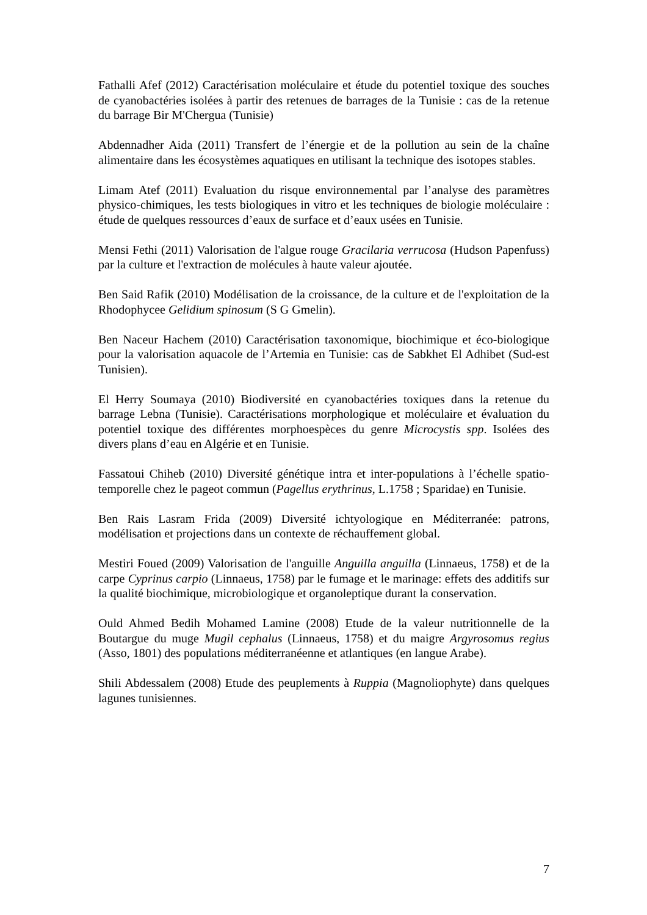Fathalli Afef (2012) Caractérisation moléculaire et étude du potentiel toxique des souches de cyanobactéries isolées à partir des retenues de barrages de la Tunisie : cas de la retenue du barrage Bir M'Chergua (Tunisie)
Abdennadher Aida (2011) Transfert de l’énergie et de la pollution au sein de la chaîne alimentaire dans les écosystèmes aquatiques en utilisant la technique des isotopes stables.
Limam Atef (2011) Evaluation du risque environnemental par l’analyse des paramètres physico-chimiques, les tests biologiques in vitro et les techniques de biologie moléculaire : étude de quelques ressources d’eaux de surface et d’eaux usées en Tunisie.
Mensi Fethi (2011) Valorisation de l'algue rouge Gracilaria verrucosa (Hudson Papenfuss) par la culture et l'extraction de molécules à haute valeur ajoutée.
Ben Said Rafik (2010) Modélisation de la croissance, de la culture et de l'exploitation de la Rhodophycee Gelidium spinosum (S G Gmelin).
Ben Naceur Hachem (2010) Caractérisation taxonomique, biochimique et éco-biologique pour la valorisation aquacole de l’Artemia en Tunisie: cas de Sabkhet El Adhibet (Sud-est Tunisien).
El Herry Soumaya (2010) Biodiversité en cyanobactéries toxiques dans la retenue du barrage Lebna (Tunisie). Caractérisations morphologique et moléculaire et évaluation du potentiel toxique des différentes morphoespèces du genre Microcystis spp. Isolées des divers plans d’eau en Algérie et en Tunisie.
Fassatoui Chiheb (2010) Diversité génétique intra et inter-populations à l’échelle spatio-temporelle chez le pageot commun (Pagellus erythrinus, L.1758 ; Sparidae) en Tunisie.
Ben Rais Lasram Frida (2009) Diversité ichtyologique en Méditerranée: patrons, modélisation et projections dans un contexte de réchauffement global.
Mestiri Foued (2009) Valorisation de l'anguille Anguilla anguilla (Linnaeus, 1758) et de la carpe Cyprinus carpio (Linnaeus, 1758) par le fumage et le marinage: effets des additifs sur la qualité biochimique, microbiologique et organoleptique durant la conservation.
Ould Ahmed Bedih Mohamed Lamine (2008) Etude de la valeur nutritionnelle de la Boutargue du muge Mugil cephalus (Linnaeus, 1758) et du maigre Argyrosomus regius (Asso, 1801) des populations méditerranéenne et atlantiques (en langue Arabe).
Shili Abdessalem (2008) Etude des peuplements à Ruppia (Magnoliophyte) dans quelques lagunes tunisiennes.
7